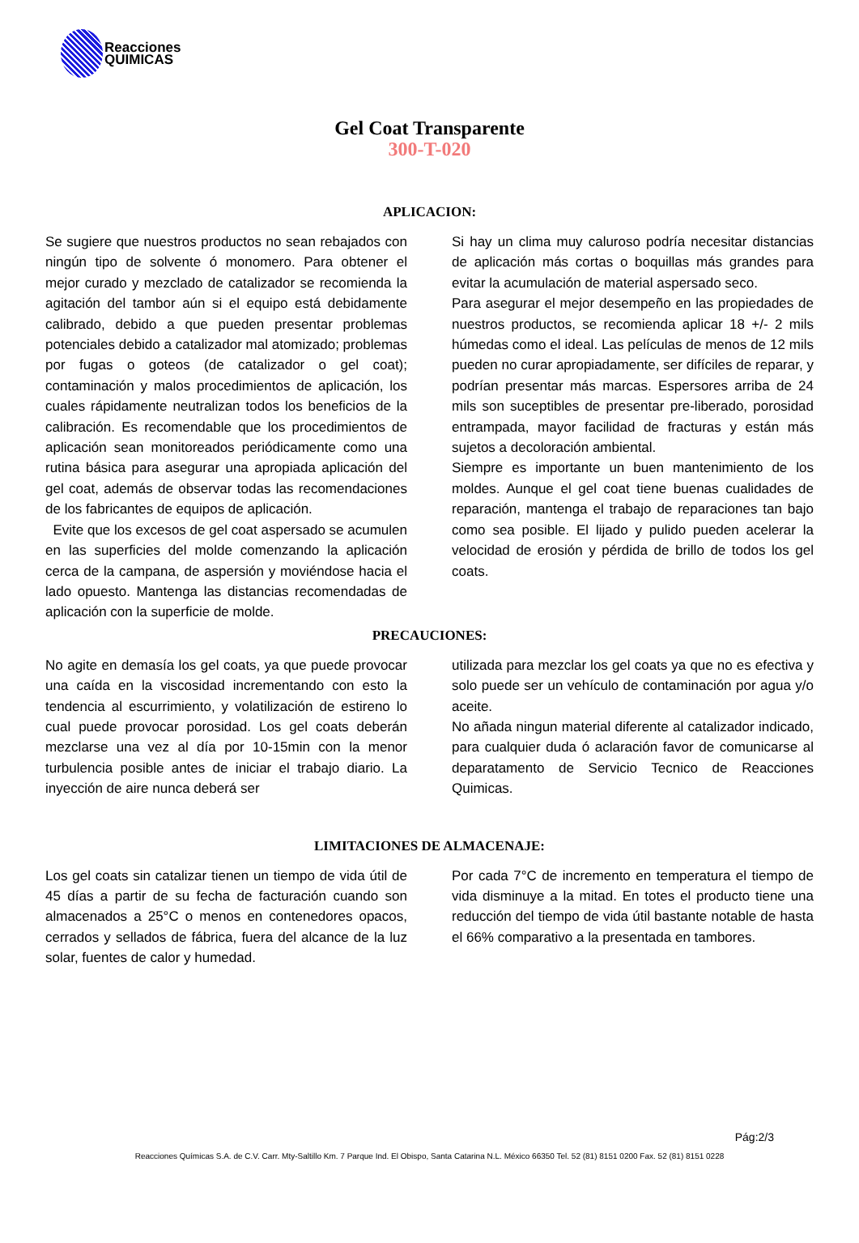Reacciones
QUIMICAS
Gel Coat Transparente
300-T-020
APLICACION:
Se sugiere que nuestros productos no sean rebajados con ningún tipo de solvente ó monomero. Para obtener el mejor curado y mezclado de catalizador se recomienda la agitación del tambor aún si el equipo está debidamente calibrado, debido a que pueden presentar problemas potenciales debido a catalizador mal atomizado; problemas por fugas o goteos (de catalizador o gel coat); contaminación y malos procedimientos de aplicación, los cuales rápidamente neutralizan todos los beneficios de la calibración. Es recomendable que los procedimientos de aplicación sean monitoreados periódicamente como una rutina básica para asegurar una apropiada aplicación del gel coat, además de observar todas las recomendaciones de los fabricantes de equipos de aplicación.
Evite que los excesos de gel coat aspersado se acumulen en las superficies del molde comenzando la aplicación cerca de la campana, de aspersión y moviéndose hacia el lado opuesto. Mantenga las distancias recomendadas de aplicación con la superficie de molde.
Si hay un clima muy caluroso podría necesitar distancias de aplicación más cortas o boquillas más grandes para evitar la acumulación de material aspersado seco.
Para asegurar el mejor desempeño en las propiedades de nuestros productos, se recomienda aplicar 18 +/- 2 mils húmedas como el ideal. Las películas de menos de 12 mils pueden no curar apropiadamente, ser difíciles de reparar, y podrían presentar más marcas. Espersores arriba de 24 mils son suceptibles de presentar pre-liberado, porosidad entrampada, mayor facilidad de fracturas y están más sujetos a decoloración ambiental.
Siempre es importante un buen mantenimiento de los moldes. Aunque el gel coat tiene buenas cualidades de reparación, mantenga el trabajo de reparaciones tan bajo como sea posible. El lijado y pulido pueden acelerar la velocidad de erosión y pérdida de brillo de todos los gel coats.
PRECAUCIONES:
No agite en demasía los gel coats, ya que puede provocar una caída en la viscosidad incrementando con esto la tendencia al escurrimiento, y volatilización de estireno lo cual puede provocar porosidad. Los gel coats deberán mezclarse una vez al día por 10-15min con la menor turbulencia posible antes de iniciar el trabajo diario. La inyección de aire nunca deberá ser
utilizada para mezclar los gel coats ya que no es efectiva y solo puede ser un vehículo de contaminación por agua y/o aceite.
No añada ningun material diferente al catalizador indicado, para cualquier duda ó aclaración favor de comunicarse al deparatamento de Servicio Tecnico de Reacciones Quimicas.
LIMITACIONES DE ALMACENAJE:
Los gel coats sin catalizar tienen un tiempo de vida útil de 45 días a partir de su fecha de facturación cuando son almacenados a 25°C o menos en contenedores opacos, cerrados y sellados de fábrica, fuera del alcance de la luz solar, fuentes de calor y humedad.
Por cada 7°C de incremento en temperatura el tiempo de vida disminuye a la mitad. En totes el producto tiene una reducción del tiempo de vida útil bastante notable de hasta el 66% comparativo a la presentada en tambores.
Pág:2/3
Reacciones Químicas S.A. de C.V. Carr. Mty-Saltillo Km. 7 Parque Ind. El Obispo, Santa Catarina N.L. México 66350 Tel. 52 (81) 8151 0200 Fax. 52 (81) 8151 0228